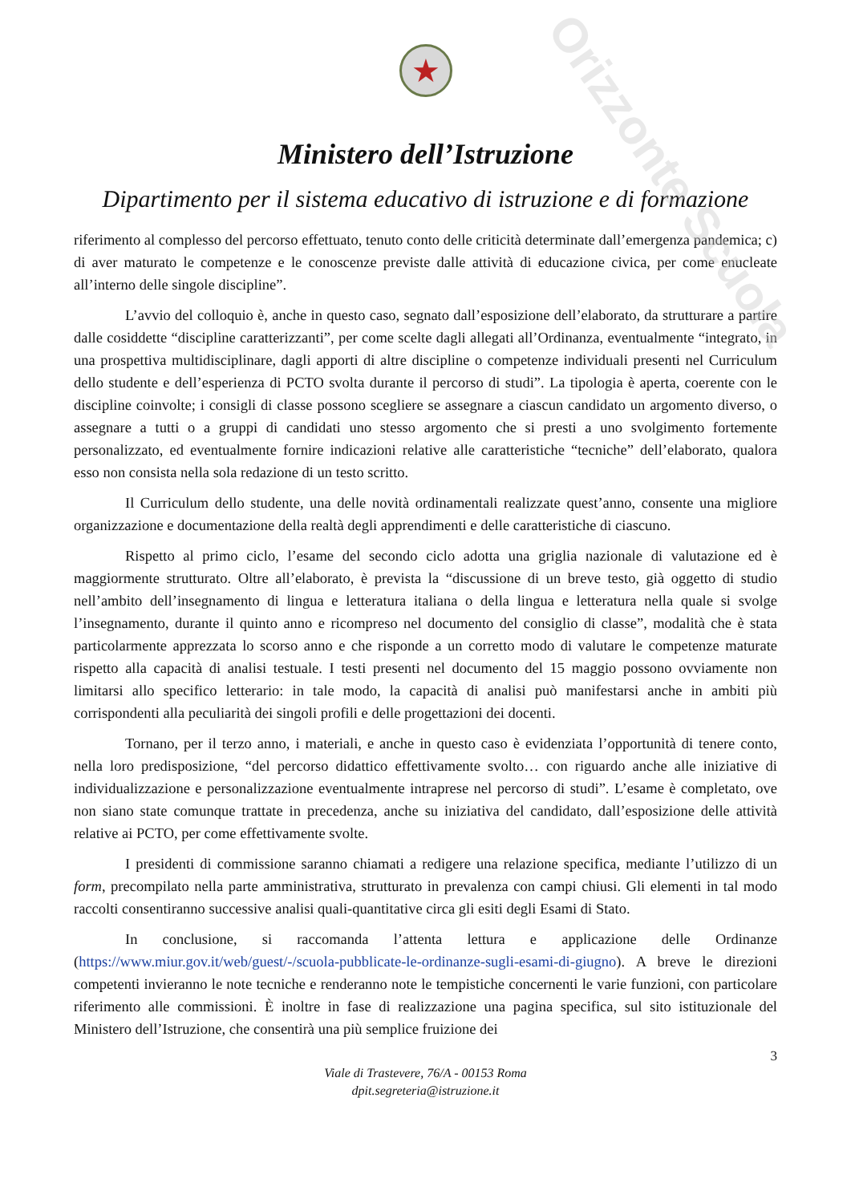Orizzonte Scuola
★
Ministero dell’Istruzione
Dipartimento per il sistema educativo di istruzione e di formazione
riferimento al complesso del percorso effettuato, tenuto conto delle criticità determinate dall’emergenza pandemica; c) di aver maturato le competenze e le conoscenze previste dalle attività di educazione civica, per come enucleate all’interno delle singole discipline”.
L’avvio del colloquio è, anche in questo caso, segnato dall’esposizione dell’elaborato, da strutturare a partire dalle cosiddette “discipline caratterizzanti”, per come scelte dagli allegati all’Ordinanza, eventualmente “integrato, in una prospettiva multidisciplinare, dagli apporti di altre discipline o competenze individuali presenti nel Curriculum dello studente e dell’esperienza di PCTO svolta durante il percorso di studi”. La tipologia è aperta, coerente con le discipline coinvolte; i consigli di classe possono scegliere se assegnare a ciascun candidato un argomento diverso, o assegnare a tutti o a gruppi di candidati uno stesso argomento che si presti a uno svolgimento fortemente personalizzato, ed eventualmente fornire indicazioni relative alle caratteristiche “tecniche” dell’elaborato, qualora esso non consista nella sola redazione di un testo scritto.
Il Curriculum dello studente, una delle novità ordinamentali realizzate quest’anno, consente una migliore organizzazione e documentazione della realtà degli apprendimenti e delle caratteristiche di ciascuno.
Rispetto al primo ciclo, l’esame del secondo ciclo adotta una griglia nazionale di valutazione ed è maggiormente strutturato. Oltre all’elaborato, è prevista la “discussione di un breve testo, già oggetto di studio nell’ambito dell’insegnamento di lingua e letteratura italiana o della lingua e letteratura nella quale si svolge l’insegnamento, durante il quinto anno e ricompreso nel documento del consiglio di classe”, modalità che è stata particolarmente apprezzata lo scorso anno e che risponde a un corretto modo di valutare le competenze maturate rispetto alla capacità di analisi testuale. I testi presenti nel documento del 15 maggio possono ovviamente non limitarsi allo specifico letterario: in tale modo, la capacità di analisi può manifestarsi anche in ambiti più corrispondenti alla peculiarità dei singoli profili e delle progettazioni dei docenti.
Tornano, per il terzo anno, i materiali, e anche in questo caso è evidenziata l’opportunità di tenere conto, nella loro predisposizione, “del percorso didattico effettivamente svolto… con riguardo anche alle iniziative di individualizzazione e personalizzazione eventualmente intraprese nel percorso di studi”. L’esame è completato, ove non siano state comunque trattate in precedenza, anche su iniziativa del candidato, dall’esposizione delle attività relative ai PCTO, per come effettivamente svolte.
I presidenti di commissione saranno chiamati a redigere una relazione specifica, mediante l’utilizzo di un form, precompilato nella parte amministrativa, strutturato in prevalenza con campi chiusi. Gli elementi in tal modo raccolti consentiranno successive analisi quali-quantitative circa gli esiti degli Esami di Stato.
In conclusione, si raccomanda l’attenta lettura e applicazione delle Ordinanze (https://www.miur.gov.it/web/guest/-/scuola-pubblicate-le-ordinanze-sugli-esami-di-giugno). A breve le direzioni competenti invieranno le note tecniche e renderanno note le tempistiche concernenti le varie funzioni, con particolare riferimento alle commissioni. È inoltre in fase di realizzazione una pagina specifica, sul sito istituzionale del Ministero dell’Istruzione, che consentirà una più semplice fruizione dei
3
Viale di Trastevere, 76/A - 00153 Roma
dpit.segreteria@istruzione.it